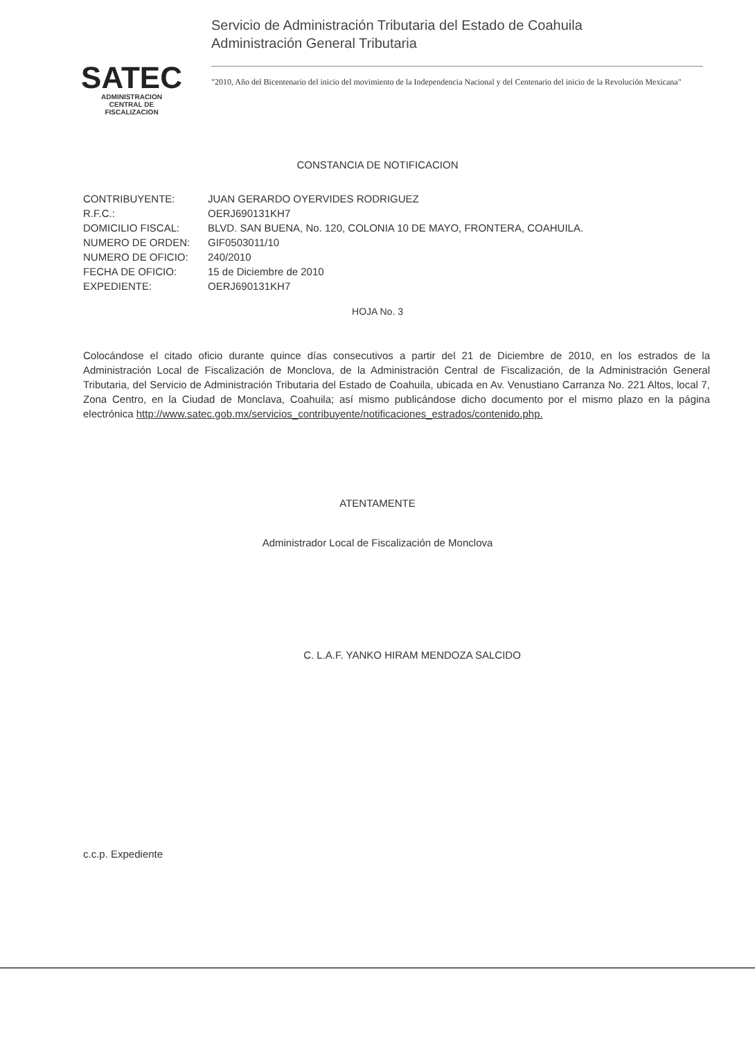SATEC
ADMINISTRACION
CENTRAL DE
FISCALIZACION
Servicio de Administración Tributaria del Estado de Coahuila
Administración General Tributaria
"2010, Año del Bicentenario del inicio del movimiento de la Independencia Nacional y del Centenario del inicio de la Revolución Mexicana"
CONSTANCIA DE NOTIFICACION
CONTRIBUYENTE: JUAN GERARDO OYERVIDES RODRIGUEZ
R.F.C.: OERJ690131KH7
DOMICILIO FISCAL: BLVD. SAN BUENA, No. 120, COLONIA 10 DE MAYO, FRONTERA, COAHUILA.
NUMERO DE ORDEN: GIF0503011/10
NUMERO DE OFICIO: 240/2010
FECHA DE OFICIO: 15 de Diciembre de 2010
EXPEDIENTE: OERJ690131KH7
HOJA No. 3
Colocándose el citado oficio durante quince días consecutivos a partir del 21 de Diciembre de 2010, en los estrados de la Administración Local de Fiscalización de Monclova, de la Administración Central de Fiscalización, de la Administración General Tributaria, del Servicio de Administración Tributaria del Estado de Coahuila, ubicada en Av. Venustiano Carranza No. 221 Altos, local 7, Zona Centro, en la Ciudad de Monclava, Coahuila; así mismo publicándose dicho documento por el mismo plazo en la página electrónica http://www.satec.gob.mx/servicios_contribuyente/notificaciones_estrados/contenido.php.
ATENTAMENTE
Administrador Local de Fiscalización de Monclova
C. L.A.F. YANKO HIRAM MENDOZA SALCIDO
c.c.p. Expediente